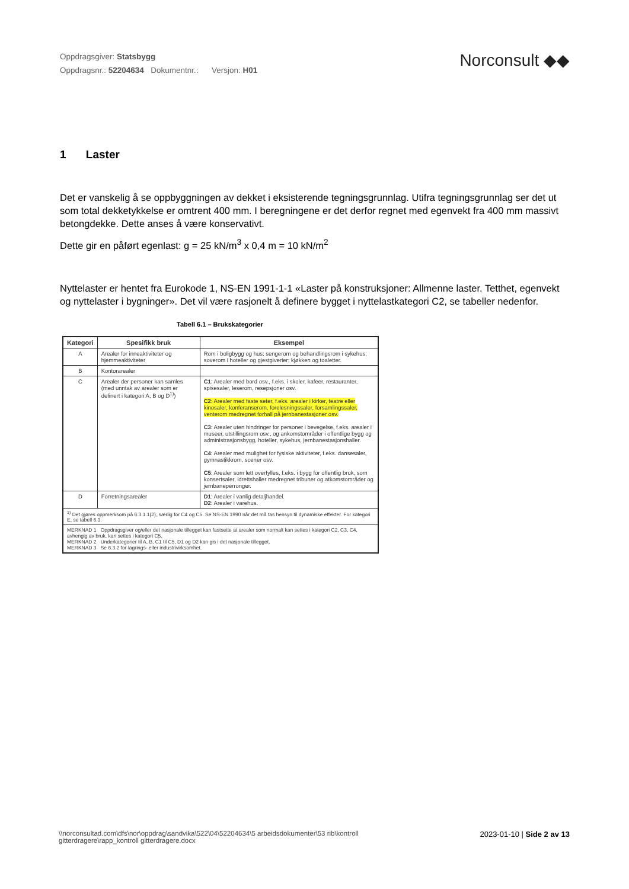Oppdragsgiver: Statsbygg
Oppdragsnr.: 52204634 Dokumentnr.: Versjon: H01
Norconsult ◆◆
1 Laster
Det er vanskelig å se oppbyggningen av dekket i eksisterende tegningsgrunnlag. Utifra tegningsgrunnlag ser det ut som total dekketykkelse er omtrent 400 mm. I beregningene er det derfor regnet med egenvekt fra 400 mm massivt betongdekke. Dette anses å være konservativt.
Dette gir en påført egenlast: g = 25 kN/m<sup>3</sup> x 0,4 m = 10 kN/m<sup>2</sup>
Nyttelaster er hentet fra Eurokode 1, NS-EN 1991-1-1 «Laster på konstruksjoner: Allmenne laster. Tetthet, egenvekt og nyttelaster i bygninger». Det vil være rasjonelt å definere bygget i nyttelastkategori C2, se tabeller nedenfor.
Tabell 6.1 – Brukskategorier
| Kategori | Spesifikk bruk | Eksempel |
| --- | --- | --- |
| A | Arealer for inneaktiviteter og hjemmeaktiviteter | Rom i boligbygg og hus; sengerom og behandlingsrom i sykehus; soverom i hoteller og gjestgiverier; kjøkken og toaletter. |
| B | Kontorarealer | |
| C | Arealer der personer kan samles (med unntak av arealer som er definert i kategori A, B og D<sup>1)</sup>) | C1 : Arealer med bord osv., f.eks. i skoler, kafeer, restauranter, spisesaler, leserom, resepsjoner osv. C2 : Arealer med faste seter, f.eks. arealer i kirker, teatre eller kinosaler, konferanserom, forelesningssaler, forsamlingssaler, venterom medregnet forhall på jernbanestasjoner osv. C3 : Arealer uten hindringer for personer i bevegelse, f.eks. arealer i museer, utstillingsrom osv., og ankomstområder i offentlige bygg og administrasjonsbygg, hoteller, sykehus, jernbanestasjonshaller. C4 : Arealer med mulighet for fysiske aktiviteter, f.eks. dansesaler, gymnastikkrom, scener osv. C5 : Arealer som lett overfylles, f.eks. i bygg for offentlig bruk, som konsertsaler, idrettshaller medregnet tribuner og atkomstområder og jernbaneperronger. |
| D | Forretningsarealer | D1 : Arealer i vanlig detaljhandel. D2 : Arealer i varehus. |
| <sup>1)</sup> Det gjøres oppmerksom på 6.3.1.1(2), særlig for C4 og C5. Se NS-EN 1990 når det må tas hensyn til dynamiske effekter. For kategori E, se tabell 6.3. | | |
| MERKNAD 1 Oppdragsgiver og/eller det nasjonale tillegget kan fastsette at arealer som normalt kan settes i kategori C2, C3, C4, avhengig av bruk, kan settes i kategori C5. MERKNAD 2 Underkategorier til A, B, C1 til C5, D1 og D2 kan gis i det nasjonale tillegget. MERKNAD 3 Se 6.3.2 for lagrings- eller industrivirksomhet. | | |
\\norconsultad.com\dfs\nor\oppdrag\sandvika\522\04\52204634\5 arbeidsdokumenter\53 rib\kontroll
gitterdragere\rapp_kontroll gitterdragere.docx
2023-01-10 | Side 2 av 13